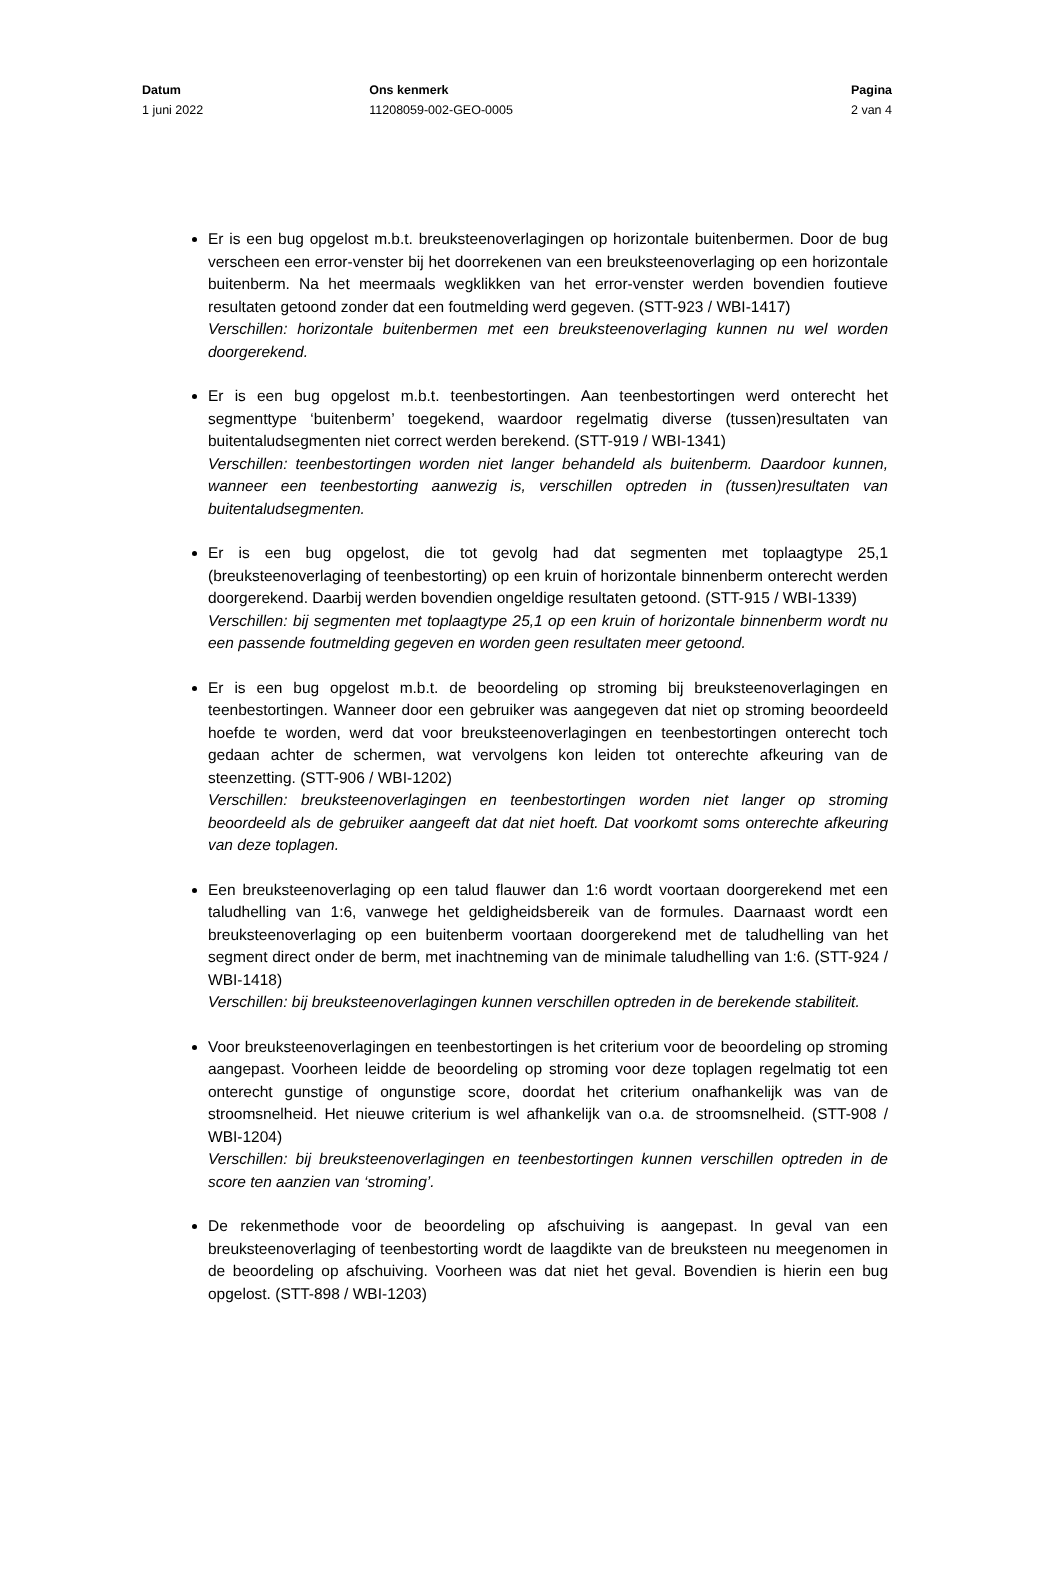Datum
1 juni 2022
Ons kenmerk
11208059-002-GEO-0005
Pagina
2 van 4
Er is een bug opgelost m.b.t. breuksteenoverlagingen op horizontale buitenbermen. Door de bug verscheen een error-venster bij het doorrekenen van een breuksteenoverlaging op een horizontale buitenberm. Na het meermaals wegklikken van het error-venster werden bovendien foutieve resultaten getoond zonder dat een foutmelding werd gegeven. (STT-923 / WBI-1417)
Verschillen: horizontale buitenbermen met een breuksteenoverlaging kunnen nu wel worden doorgerekend.
Er is een bug opgelost m.b.t. teenbestortingen. Aan teenbestortingen werd onterecht het segmenttype ‘buitenberm’ toegekend, waardoor regelmatig diverse (tussen)resultaten van buitentaludsegmenten niet correct werden berekend. (STT-919 / WBI-1341)
Verschillen: teenbestortingen worden niet langer behandeld als buitenberm. Daardoor kunnen, wanneer een teenbestorting aanwezig is, verschillen optreden in (tussen)resultaten van buitentaludsegmenten.
Er is een bug opgelost, die tot gevolg had dat segmenten met toplaagtype 25,1 (breuksteenoverlaging of teenbestorting) op een kruin of horizontale binnenberm onterecht werden doorgerekend. Daarbij werden bovendien ongeldige resultaten getoond. (STT-915 / WBI-1339)
Verschillen: bij segmenten met toplaagtype 25,1 op een kruin of horizontale binnenberm wordt nu een passende foutmelding gegeven en worden geen resultaten meer getoond.
Er is een bug opgelost m.b.t. de beoordeling op stroming bij breuksteenoverlagingen en teenbestortingen. Wanneer door een gebruiker was aangegeven dat niet op stroming beoordeeld hoefde te worden, werd dat voor breuksteenoverlagingen en teenbestortingen onterecht toch gedaan achter de schermen, wat vervolgens kon leiden tot onterechte afkeuring van de steenzetting. (STT-906 / WBI-1202)
Verschillen: breuksteenoverlagingen en teenbestortingen worden niet langer op stroming beoordeeld als de gebruiker aangeeft dat dat niet hoeft. Dat voorkomt soms onterechte afkeuring van deze toplagen.
Een breuksteenoverlaging op een talud flauwer dan 1:6 wordt voortaan doorgerekend met een taludhelling van 1:6, vanwege het geldigheidsbereik van de formules. Daarnaast wordt een breuksteenoverlaging op een buitenberm voortaan doorgerekend met de taludhelling van het segment direct onder de berm, met inachtneming van de minimale taludhelling van 1:6. (STT-924 / WBI-1418)
Verschillen: bij breuksteenoverlagingen kunnen verschillen optreden in de berekende stabiliteit.
Voor breuksteenoverlagingen en teenbestortingen is het criterium voor de beoordeling op stroming aangepast. Voorheen leidde de beoordeling op stroming voor deze toplagen regelmatig tot een onterecht gunstige of ongunstige score, doordat het criterium onafhankelijk was van de stroomsnelheid. Het nieuwe criterium is wel afhankelijk van o.a. de stroomsnelheid. (STT-908 / WBI-1204)
Verschillen: bij breuksteenoverlagingen en teenbestortingen kunnen verschillen optreden in de score ten aanzien van ‘stroming’.
De rekenmethode voor de beoordeling op afschuiving is aangepast. In geval van een breuksteenoverlaging of teenbestorting wordt de laagdikte van de breuksteen nu meegenomen in de beoordeling op afschuiving. Voorheen was dat niet het geval. Bovendien is hierin een bug opgelost. (STT-898 / WBI-1203)